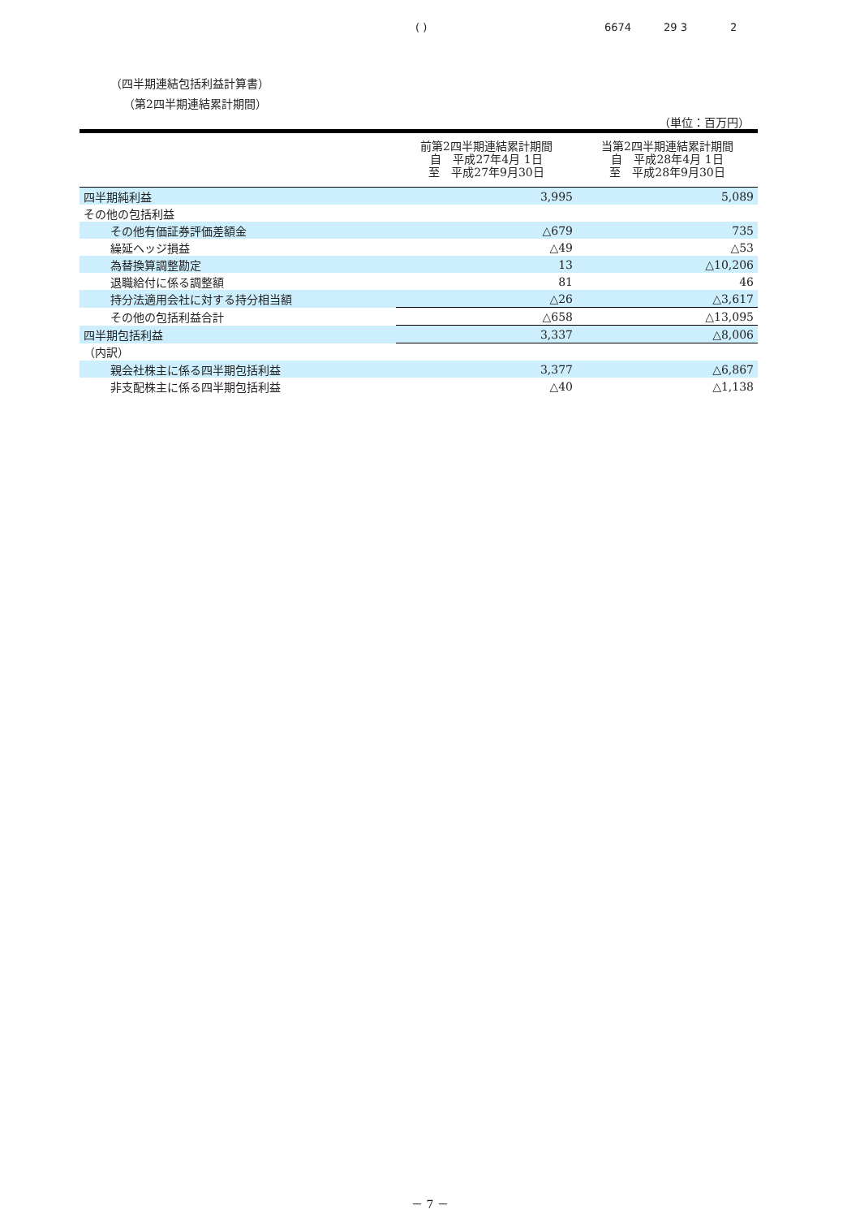( ) 6674 29 3 2
（四半期連結包括利益計算書）
（第2四半期連結累計期間）
（単位：百万円）
| | 前第2四半期連結累計期間 自 平成27年4月 1日 至 平成27年9月30日 | 当第2四半期連結累計期間 自 平成28年4月 1日 至 平成28年9月30日 |
| --- | --- | --- |
| 四半期純利益 | 3,995 | 5,089 |
| その他の包括利益 | | |
| その他有価証券評価差額金 | △679 | 735 |
| 繰延ヘッジ損益 | △49 | △53 |
| 為替換算調整勘定 | 13 | △10,206 |
| 退職給付に係る調整額 | 81 | 46 |
| 持分法適用会社に対する持分相当額 | △26 | △3,617 |
| その他の包括利益合計 | △658 | △13,095 |
| 四半期包括利益 | 3,337 | △8,006 |
| （内訳） | | |
| 親会社株主に係る四半期包括利益 | 3,377 | △6,867 |
| 非支配株主に係る四半期包括利益 | △40 | △1,138 |
－ 7 －